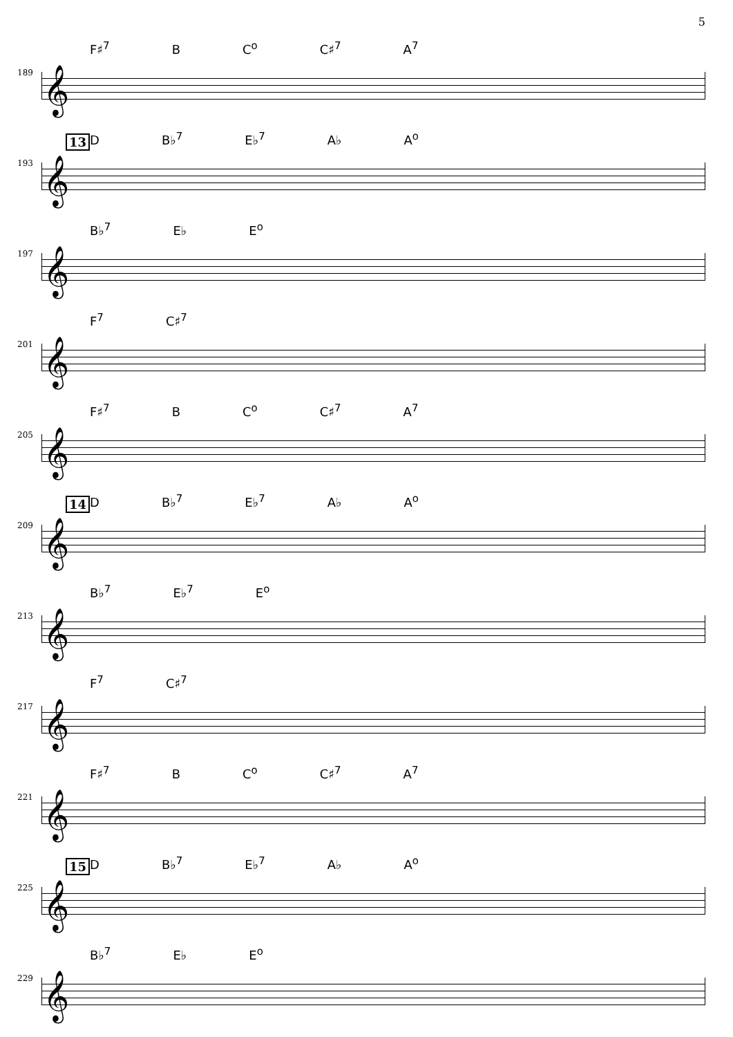5
F♯<sup>7</sup> B C<sup>o</sup> C♯<sup>7</sup> A<sup>7</sup>
189 𝄞
13
D B♭<sup>7</sup> E♭<sup>7</sup> A♭ A<sup>o</sup>
193 𝄞
B♭<sup>7</sup> E♭ E<sup>o</sup>
197 𝄞
F<sup>7</sup> C♯<sup>7</sup>
201 𝄞
F♯<sup>7</sup> B C<sup>o</sup> C♯<sup>7</sup> A<sup>7</sup>
205 𝄞
14
D B♭<sup>7</sup> E♭<sup>7</sup> A♭ A<sup>o</sup>
209 𝄞
B♭<sup>7</sup> E♭<sup>7</sup> E<sup>o</sup>
213 𝄞
F<sup>7</sup> C♯<sup>7</sup>
217 𝄞
F♯<sup>7</sup> B C<sup>o</sup> C♯<sup>7</sup> A<sup>7</sup>
221 𝄞
15
D B♭<sup>7</sup> E♭<sup>7</sup> A♭ A<sup>o</sup>
225 𝄞
B♭<sup>7</sup> E♭ E<sup>o</sup>
229 𝄞